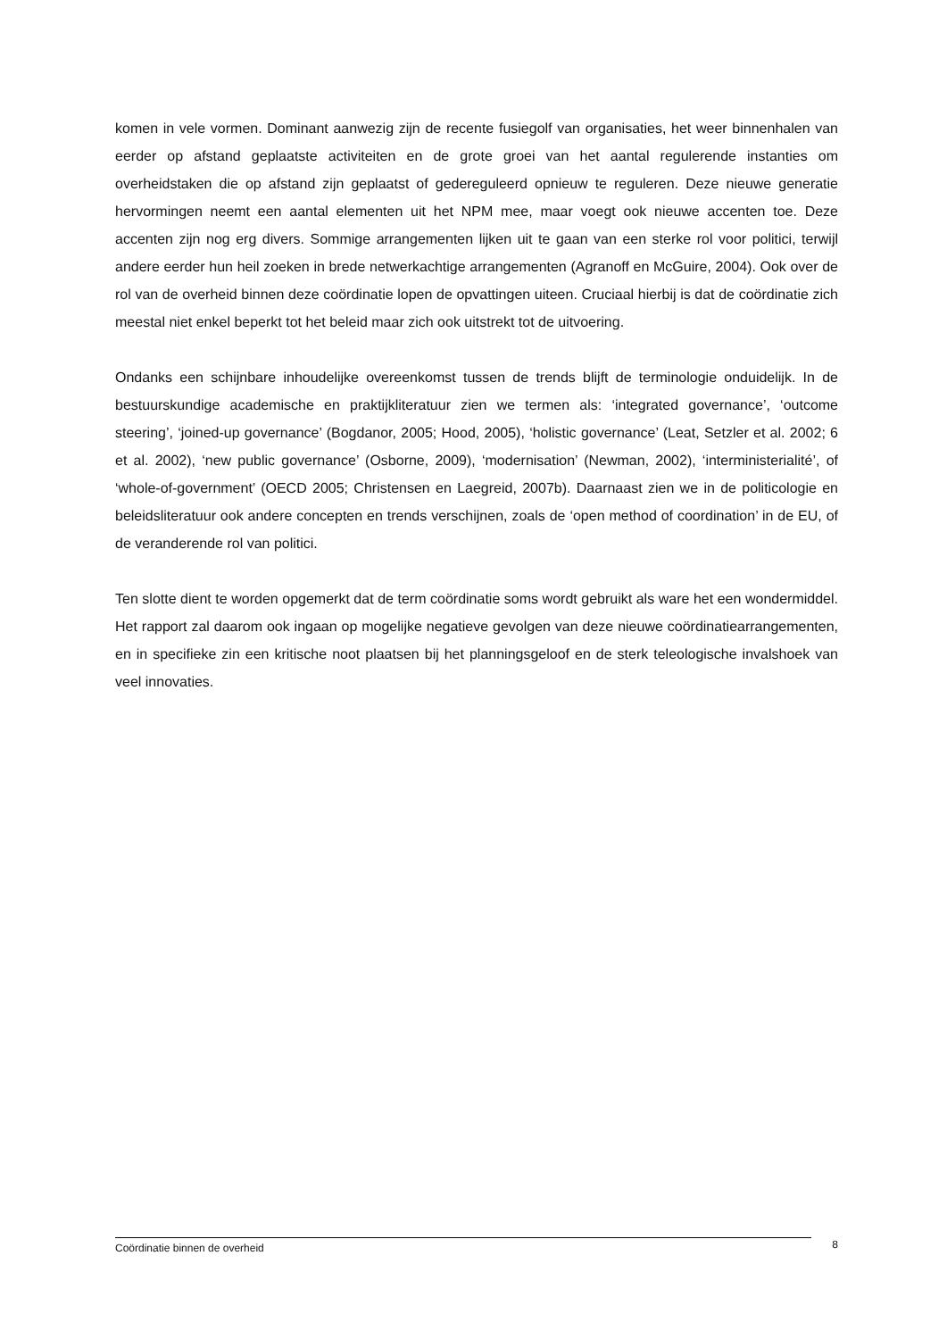komen in vele vormen. Dominant aanwezig zijn de recente fusiegolf van organisaties, het weer binnenhalen van eerder op afstand geplaatste activiteiten en de grote groei van het aantal regulerende instanties om overheidstaken die op afstand zijn geplaatst of gedereguleerd opnieuw te reguleren. Deze nieuwe generatie hervormingen neemt een aantal elementen uit het NPM mee, maar voegt ook nieuwe accenten toe. Deze accenten zijn nog erg divers. Sommige arrangementen lijken uit te gaan van een sterke rol voor politici, terwijl andere eerder hun heil zoeken in brede netwerkachtige arrangementen (Agranoff en McGuire, 2004). Ook over de rol van de overheid binnen deze coördinatie lopen de opvattingen uiteen. Cruciaal hierbij is dat de coördinatie zich meestal niet enkel beperkt tot het beleid maar zich ook uitstrekt tot de uitvoering.
Ondanks een schijnbare inhoudelijke overeenkomst tussen de trends blijft de terminologie onduidelijk. In de bestuurskundige academische en praktijkliteratuur zien we termen als: ‘integrated governance’, ‘outcome steering’, ‘joined-up governance’ (Bogdanor, 2005; Hood, 2005), ‘holistic governance’ (Leat, Setzler et al. 2002; 6 et al. 2002), ‘new public governance’ (Osborne, 2009), ‘modernisation’ (Newman, 2002), ‘interministerialité’, of ‘whole-of-government’ (OECD 2005; Christensen en Laegreid, 2007b). Daarnaast zien we in de politicologie en beleidsliteratuur ook andere concepten en trends verschijnen, zoals de ‘open method of coordination’ in de EU, of de veranderende rol van politici.
Ten slotte dient te worden opgemerkt dat de term coördinatie soms wordt gebruikt als ware het een wondermiddel. Het rapport zal daarom ook ingaan op mogelijke negatieve gevolgen van deze nieuwe coördinatiearrangementen, en in specifieke zin een kritische noot plaatsen bij het planningsgeloof en de sterk teleologische invalshoek van veel innovaties.
Coördinatie binnen de overheid 8